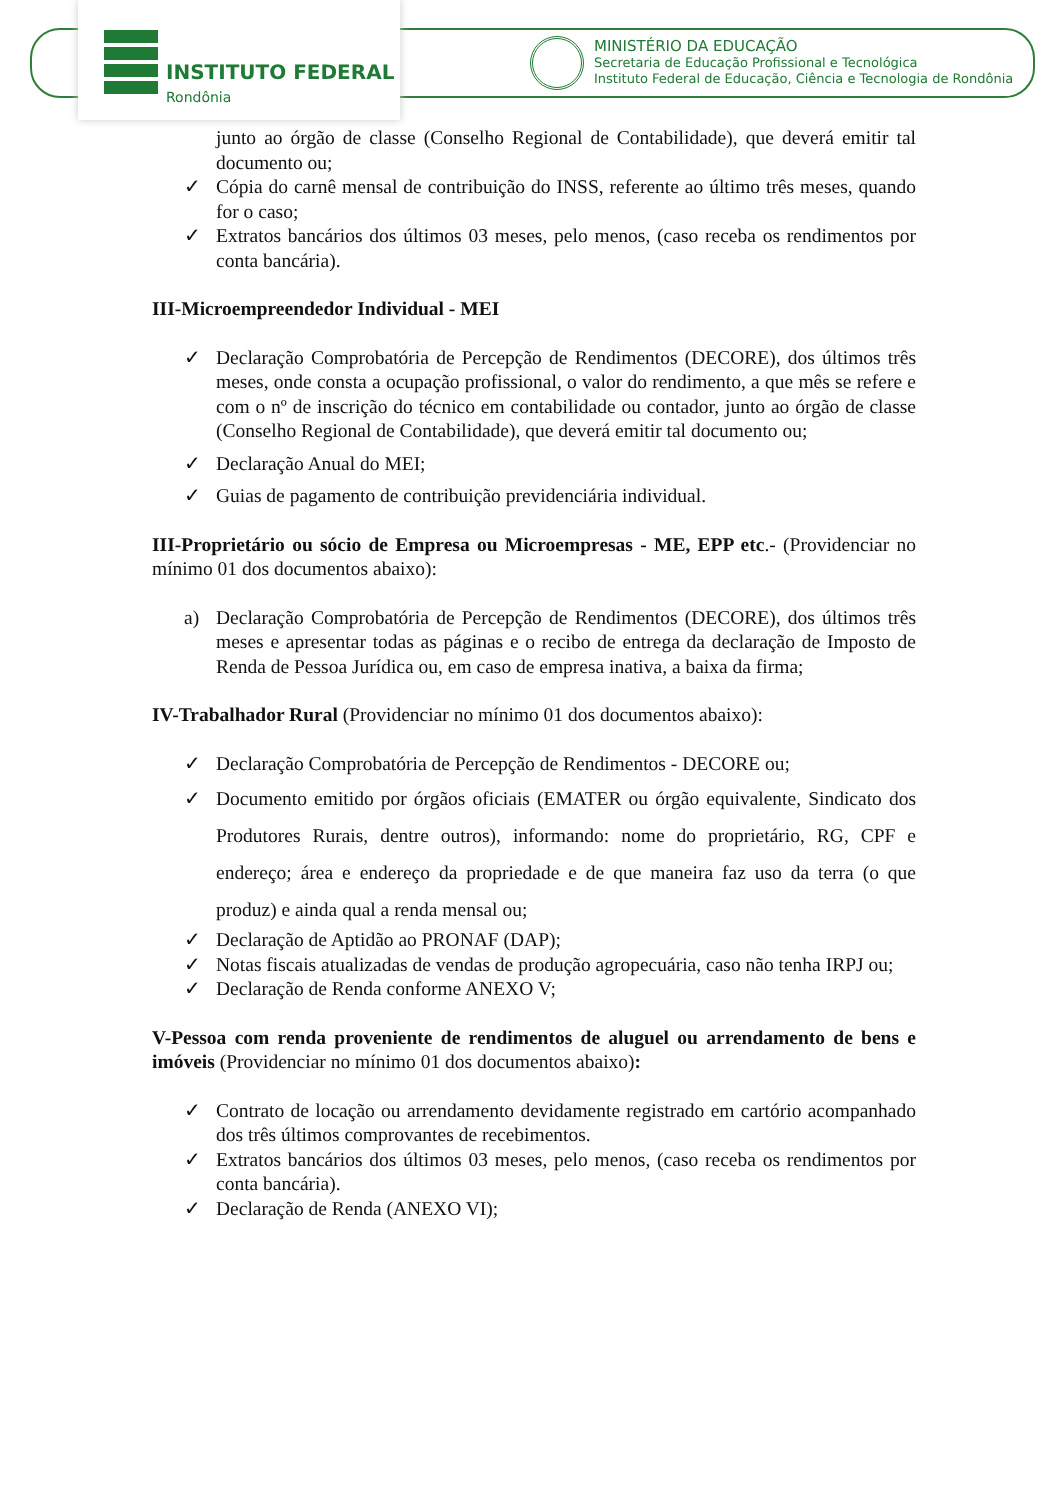INSTITUTO FEDERAL
Rondônia
MINISTÉRIO DA EDUCAÇÃO
Secretaria de Educação Profissional e Tecnológica
Instituto Federal de Educação, Ciência e Tecnologia de Rondônia
junto ao órgão de classe (Conselho Regional de Contabilidade), que deverá emitir tal documento ou;
✓ Cópia do carnê mensal de contribuição do INSS, referente ao último três meses, quando for o caso;
✓ Extratos bancários dos últimos 03 meses, pelo menos, (caso receba os rendimentos por conta bancária).
III-Microempreendedor Individual - MEI
✓ Declaração Comprobatória de Percepção de Rendimentos (DECORE), dos últimos três meses, onde consta a ocupação profissional, o valor do rendimento, a que mês se refere e com o nº de inscrição do técnico em contabilidade ou contador, junto ao órgão de classe (Conselho Regional de Contabilidade), que deverá emitir tal documento ou;
✓ Declaração Anual do MEI;
✓ Guias de pagamento de contribuição previdenciária individual.
III-Proprietário ou sócio de Empresa ou Microempresas - ME, EPP etc.- (Providenciar no mínimo 01 dos documentos abaixo):
a) Declaração Comprobatória de Percepção de Rendimentos (DECORE), dos últimos três meses e apresentar todas as páginas e o recibo de entrega da declaração de Imposto de Renda de Pessoa Jurídica ou, em caso de empresa inativa, a baixa da firma;
IV-Trabalhador Rural (Providenciar no mínimo 01 dos documentos abaixo):
✓ Declaração Comprobatória de Percepção de Rendimentos - DECORE ou;
✓ Documento emitido por órgãos oficiais (EMATER ou órgão equivalente, Sindicato dos Produtores Rurais, dentre outros), informando: nome do proprietário, RG, CPF e endereço; área e endereço da propriedade e de que maneira faz uso da terra (o que produz) e ainda qual a renda mensal ou;
✓ Declaração de Aptidão ao PRONAF (DAP);
✓ Notas fiscais atualizadas de vendas de produção agropecuária, caso não tenha IRPJ ou;
✓ Declaração de Renda conforme ANEXO V;
V-Pessoa com renda proveniente de rendimentos de aluguel ou arrendamento de bens e imóveis (Providenciar no mínimo 01 dos documentos abaixo):
✓ Contrato de locação ou arrendamento devidamente registrado em cartório acompanhado dos três últimos comprovantes de recebimentos.
✓ Extratos bancários dos últimos 03 meses, pelo menos, (caso receba os rendimentos por conta bancária).
✓ Declaração de Renda (ANEXO VI);